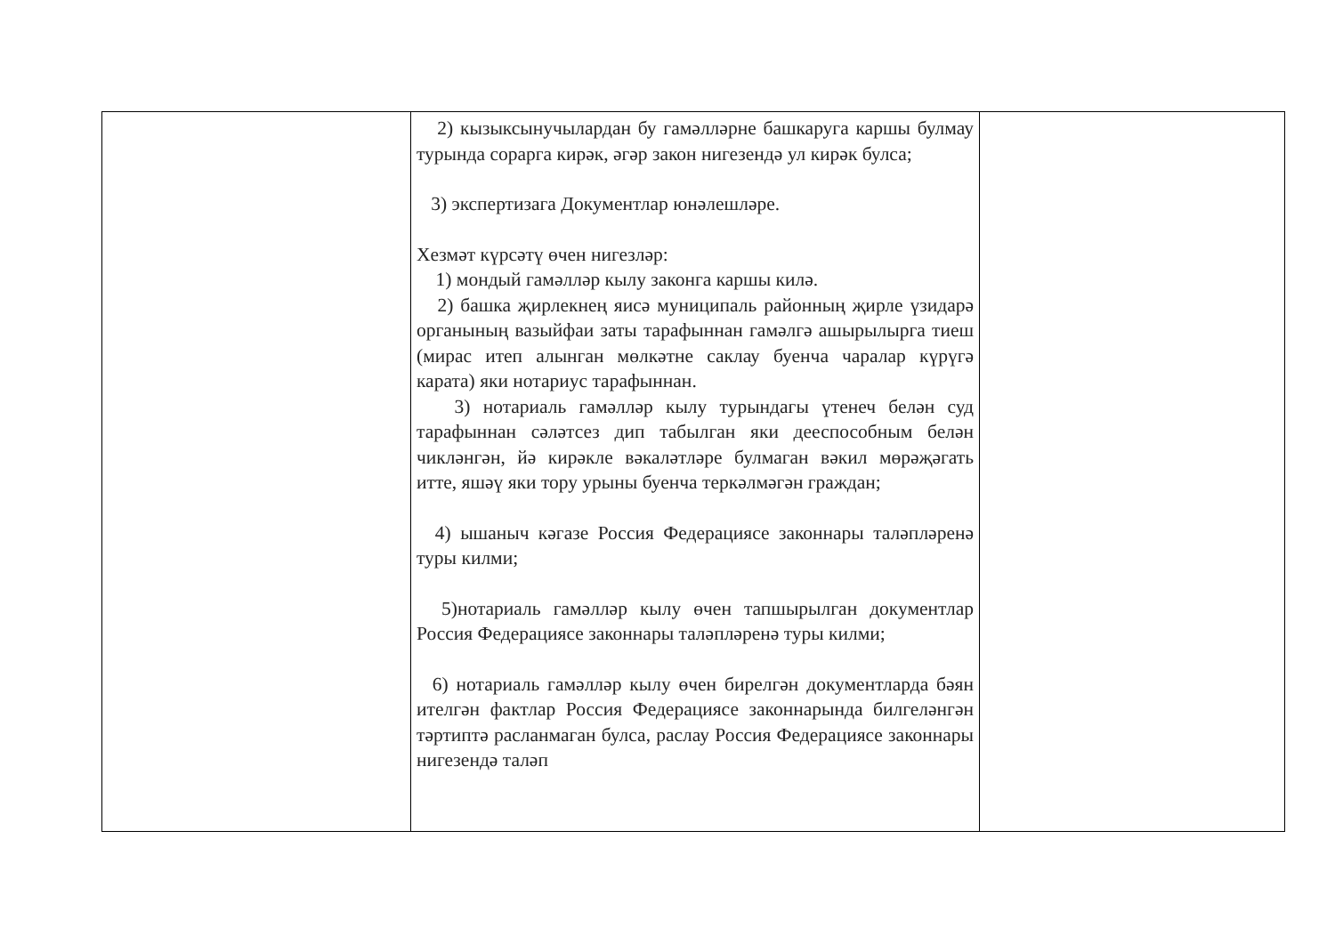| | 2) кызыксынучылардан бу гамәлләрне башкаруга каршы булмау турында сорарга кирәк, әгәр закон нигезендә ул кирәк булса; 3) экспертизага Документлар юнәлешләре. Хезмәт күрсәтү өчен нигезләр: 1) мондый гамәлләр кылу законга каршы килә. 2) башка җирлекнең яисә муниципаль районның җирле үзидарә органының вазыйфаи заты тарафыннан гамәлгә ашырылырга тиеш (мирас итеп алынган мөлкәтне саклау буенча чаралар күрүгә карата) яки нотариус тарафыннан. 3) нотариаль гамәлләр кылу турындагы үтенеч белән суд тарафыннан сәләтсез дип табылган яки дееспособным белән чикләнгән, йә кирәкле вәкаләтләре булмаган вәкил мөрәҗәгать итте, яшәү яки тору урыны буенча теркәлмәгән граждан; 4) ышаныч кәгазе Россия Федерациясе законнары таләпләренә туры килми; 5)нотариаль гамәлләр кылу өчен тапшырылган документлар Россия Федерациясе законнары таләпләренә туры килми; 6) нотариаль гамәлләр кылу өчен бирелгән документларда бәян ителгән фактлар Россия Федерациясе законнарында билгеләнгән тәртиптә расланмаган булса, раслау Россия Федерациясе законнары нигезендә таләп | |